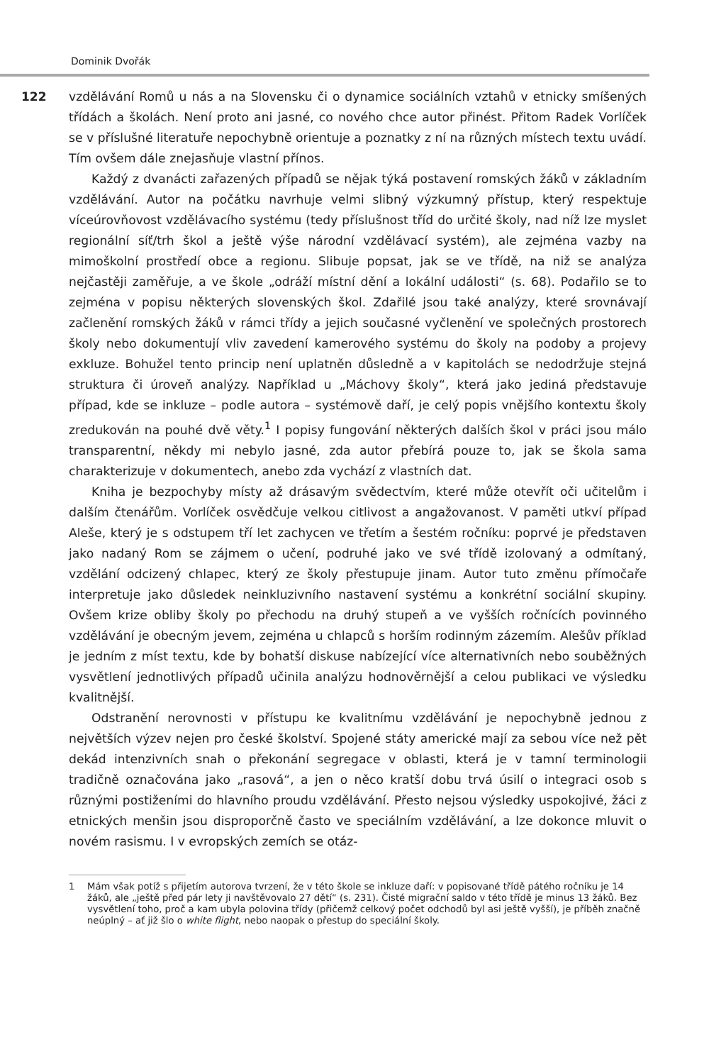Dominik Dvořák
122 vzdělávání Romů u nás a na Slovensku či o dynamice sociálních vztahů v etnicky smíšených třídách a školách. Není proto ani jasné, co nového chce autor přinést. Přitom Radek Vorlíček se v příslušné literatuře nepochybně orientuje a poznatky z ní na různých místech textu uvádí. Tím ovšem dále znejasňuje vlastní přínos.
Každý z dvanácti zařazených případů se nějak týká postavení romských žáků v základním vzdělávání. Autor na počátku navrhuje velmi slibný výzkumný přístup, který respektuje víceúrovňovost vzdělávacího systému (tedy příslušnost tříd do určité školy, nad níž lze myslet regionální síť/trh škol a ještě výše národní vzdělávací systém), ale zejména vazby na mimoškolní prostředí obce a regionu. Slibuje popsat, jak se ve třídě, na niž se analýza nejčastěji zaměřuje, a ve škole „odráží místní dění a lokální události“ (s. 68). Podařilo se to zejména v popisu některých slovenských škol. Zdařilé jsou také analýzy, které srovnávají začlenění romských žáků v rámci třídy a jejich současné vyčlenění ve společných prostorech školy nebo dokumentují vliv zavedení kamerového systému do školy na podoby a projevy exkluze. Bohužel tento princip není uplatněn důsledně a v kapitolách se nedodržuje stejná struktura či úroveň analýzy. Například u „Máchovy školy“, která jako jediná představuje případ, kde se inkluze – podle autora – systémově daří, je celý popis vnějšího kontextu školy zredukován na pouhé dvě věty.<sup>1</sup> I popisy fungování některých dalších škol v práci jsou málo transparentní, někdy mi nebylo jasné, zda autor přebírá pouze to, jak se škola sama charakterizuje v dokumentech, anebo zda vychází z vlastních dat.
Kniha je bezpochyby místy až drásavým svědectvím, které může otevřít oči učitelům i dalším čtenářům. Vorlíček osvědčuje velkou citlivost a angažovanost. V paměti utkví případ Aleše, který je s odstupem tří let zachycen ve třetím a šestém ročníku: poprvé je představen jako nadaný Rom se zájmem o učení, podruhé jako ve své třídě izolovaný a odmítaný, vzdělání odcizený chlapec, který ze školy přestupuje jinam. Autor tuto změnu přímočaře interpretuje jako důsledek neinkluzivního nastavení systému a konkrétní sociální skupiny. Ovšem krize obliby školy po přechodu na druhý stupeň a ve vyšších ročnících povinného vzdělávání je obecným jevem, zejména u chlapců s horším rodinným zázemím. Alešův příklad je jedním z míst textu, kde by bohatší diskuse nabízející více alternativních nebo souběžných vysvětlení jednotlivých případů učinila analýzu hodnověrnější a celou publikaci ve výsledku kvalitnější.
Odstranění nerovnosti v přístupu ke kvalitnímu vzdělávání je nepochybně jednou z největších výzev nejen pro české školství. Spojené státy americké mají za sebou více než pět dekád intenzivních snah o překonání segregace v oblasti, která je v tamní terminologii tradičně označována jako „rasová“, a jen o něco kratší dobu trvá úsilí o integraci osob s různými postiženími do hlavního proudu vzdělávání. Přesto nejsou výsledky uspokojivé, žáci z etnických menšin jsou disproporčně často ve speciálním vzdělávání, a lze dokonce mluvit o novém rasismu. I v evropských zemích se otáz-
1 Mám však potíž s přijetím autorova tvrzení, že v této škole se inkluze daří: v popisované třídě pátého ročníku je 14 žáků, ale „ještě před pár lety ji navštěvovalo 27 dětí“ (s. 231). Čisté migrační saldo v této třídě je minus 13 žáků. Bez vysvětlení toho, proč a kam ubyla polovina třídy (přičemž celkový počet odchodů byl asi ještě vyšší), je příběh značně neúplný – ať již šlo o white flight, nebo naopak o přestup do speciální školy.